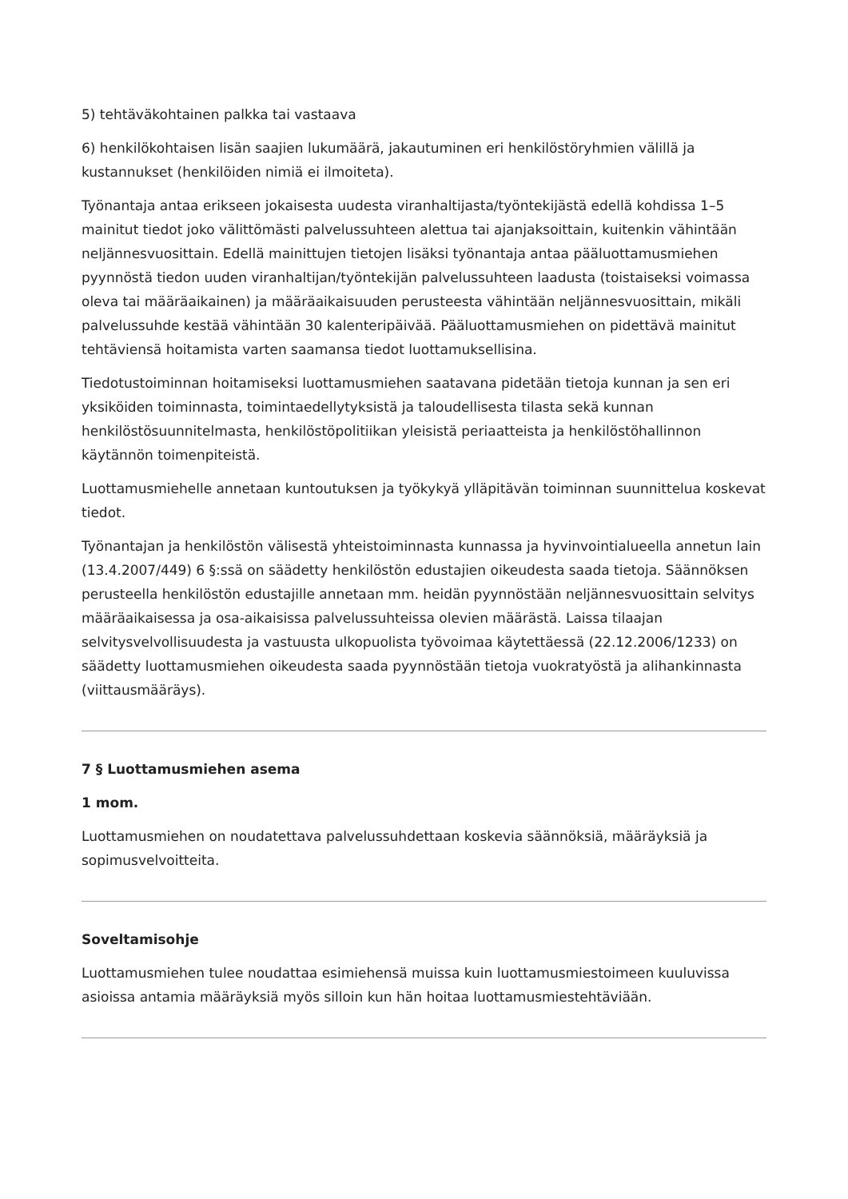5) tehtäväkohtainen palkka tai vastaava
6) henkilökohtaisen lisän saajien lukumäärä, jakautuminen eri henkilöstöryhmien välillä ja kustannukset (henkilöiden nimiä ei ilmoiteta).
Työnantaja antaa erikseen jokaisesta uudesta viranhaltijasta/työntekijästä edellä kohdissa 1–5 mainitut tiedot joko välittömästi palvelussuhteen alettua tai ajanjaksoittain, kuitenkin vähintään neljännesvuosittain. Edellä mainittujen tietojen lisäksi työnantaja antaa pääluottamusmiehen pyynnöstä tiedon uuden viranhaltijan/työntekijän palvelussuhteen laadusta (toistaiseksi voimassa oleva tai määräaikainen) ja määräaikaisuuden perusteesta vähintään neljännesvuosittain, mikäli palvelussuhde kestää vähintään 30 kalenteripäivää. Pääluottamusmiehen on pidettävä mainitut tehtäviensä hoitamista varten saamansa tiedot luottamuksellisina.
Tiedotustoiminnan hoitamiseksi luottamusmiehen saatavana pidetään tietoja kunnan ja sen eri yksiköiden toiminnasta, toimintaedellytyksistä ja taloudellisesta tilasta sekä kunnan henkilöstösuunnitelmasta, henkilöstöpolitiikan yleisistä periaatteista ja henkilöstöhallinnon käytännön toimenpiteistä.
Luottamusmiehelle annetaan kuntoutuksen ja työkykyä ylläpitävän toiminnan suunnittelua koskevat tiedot.
Työnantajan ja henkilöstön välisestä yhteistoiminnasta kunnassa ja hyvinvointialueella annetun lain (13.4.2007/449) 6 §:ssä on säädetty henkilöstön edustajien oikeudesta saada tietoja. Säännöksen perusteella henkilöstön edustajille annetaan mm. heidän pyynnöstään neljännesvuosittain selvitys määräaikaisessa ja osa-aikaisissa palvelussuhteissa olevien määrästä. Laissa tilaajan selvitysvelvollisuudesta ja vastuusta ulkopuolista työvoimaa käytettäessä (22.12.2006/1233) on säädetty luottamusmiehen oikeudesta saada pyynnöstään tietoja vuokratyöstä ja alihankinnasta (viittausmääräys).
7 § Luottamusmiehen asema
1 mom.
Luottamusmiehen on noudatettava palvelussuhdettaan koskevia säännöksiä, määräyksiä ja sopimusvelvoitteita.
Soveltamisohje
Luottamusmiehen tulee noudattaa esimiehensä muissa kuin luottamusmiestoimeen kuuluvissa asioissa antamia määräyksiä myös silloin kun hän hoitaa luottamusmiestehtäviään.